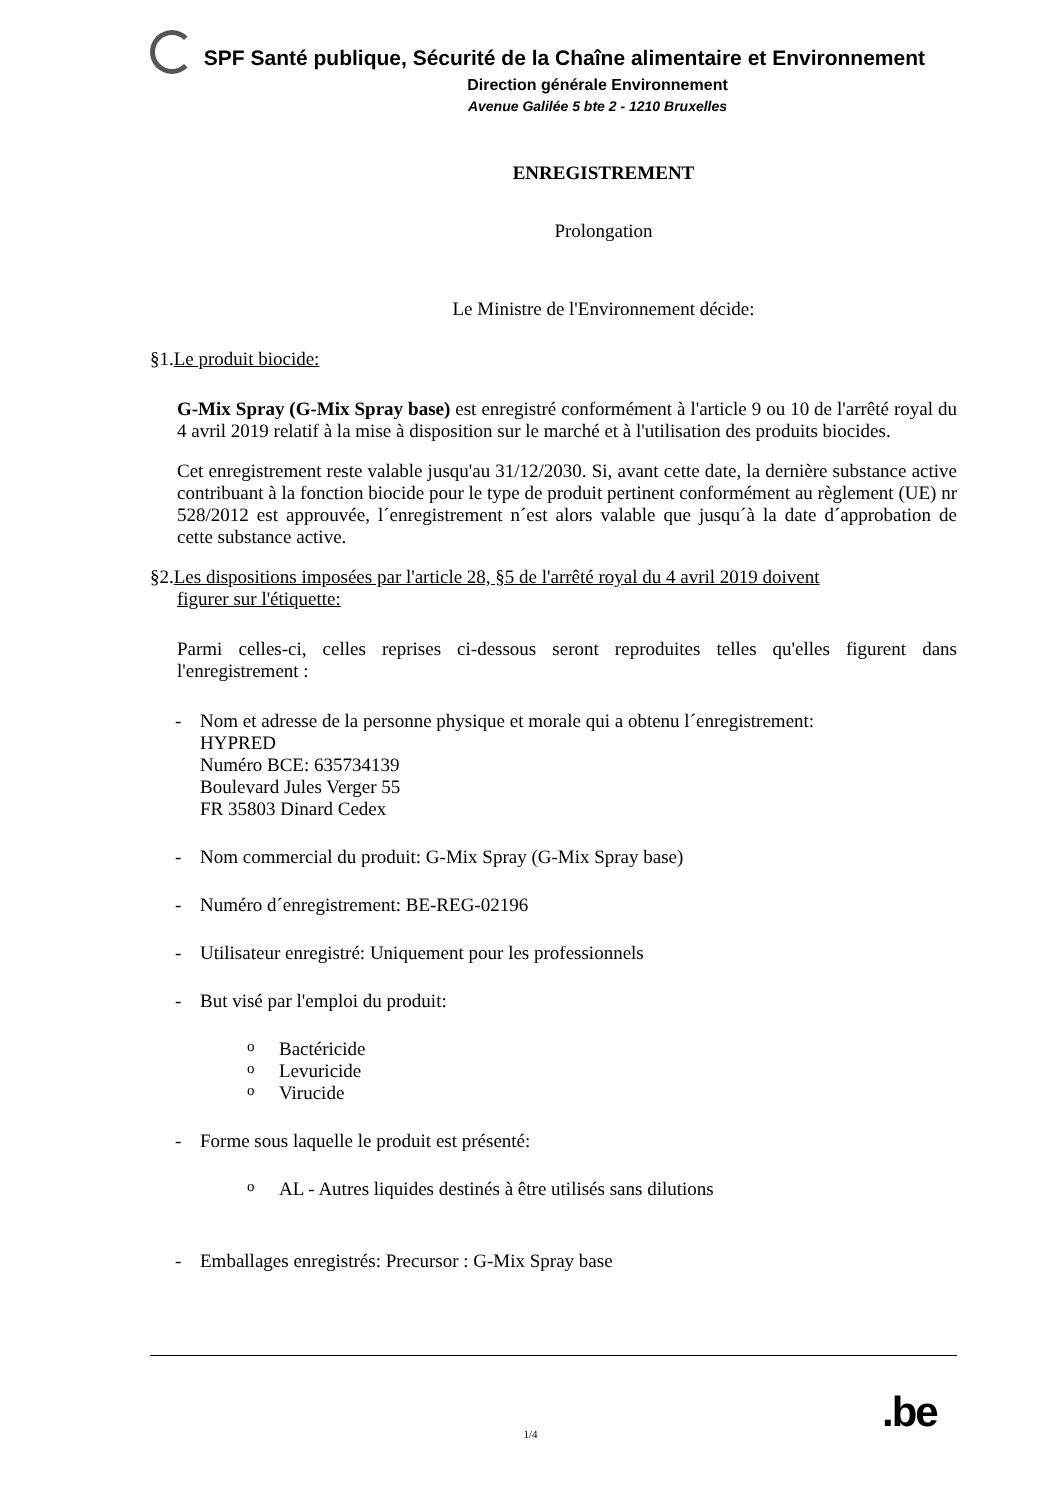SPF Santé publique, Sécurité de la Chaîne alimentaire et Environnement
Direction générale Environnement
Avenue Galilée 5 bte 2 - 1210 Bruxelles
ENREGISTREMENT
Prolongation
Le Ministre de l'Environnement décide:
§1.Le produit biocide:
G-Mix Spray (G-Mix Spray base) est enregistré conformément à l'article 9 ou 10 de l'arrêté royal du 4 avril 2019 relatif à la mise à disposition sur le marché et à l'utilisation des produits biocides.
Cet enregistrement reste valable jusqu'au 31/12/2030. Si, avant cette date, la dernière substance active contribuant à la fonction biocide pour le type de produit pertinent conformément au règlement (UE) nr 528/2012 est approuvée, l´enregistrement n´est alors valable que jusqu´à la date d´approbation de cette substance active.
§2.Les dispositions imposées par l'article 28, §5 de l'arrêté royal du 4 avril 2019 doivent
figurer sur l'étiquette:
Parmi celles-ci, celles reprises ci-dessous seront reproduites telles qu'elles figurent dans l'enregistrement :
- Nom et adresse de la personne physique et morale qui a obtenu l´enregistrement:
HYPRED
Numéro BCE: 635734139
Boulevard Jules Verger 55
FR 35803 Dinard Cedex
- Nom commercial du produit: G-Mix Spray (G-Mix Spray base)
- Numéro d´enregistrement: BE-REG-02196
- Utilisateur enregistré: Uniquement pour les professionnels
- But visé par l'emploi du produit:
o Bactéricide
o Levuricide
o Virucide
- Forme sous laquelle le produit est présenté:
o AL - Autres liquides destinés à être utilisés sans dilutions
- Emballages enregistrés: Precursor : G-Mix Spray base
.be
1/4